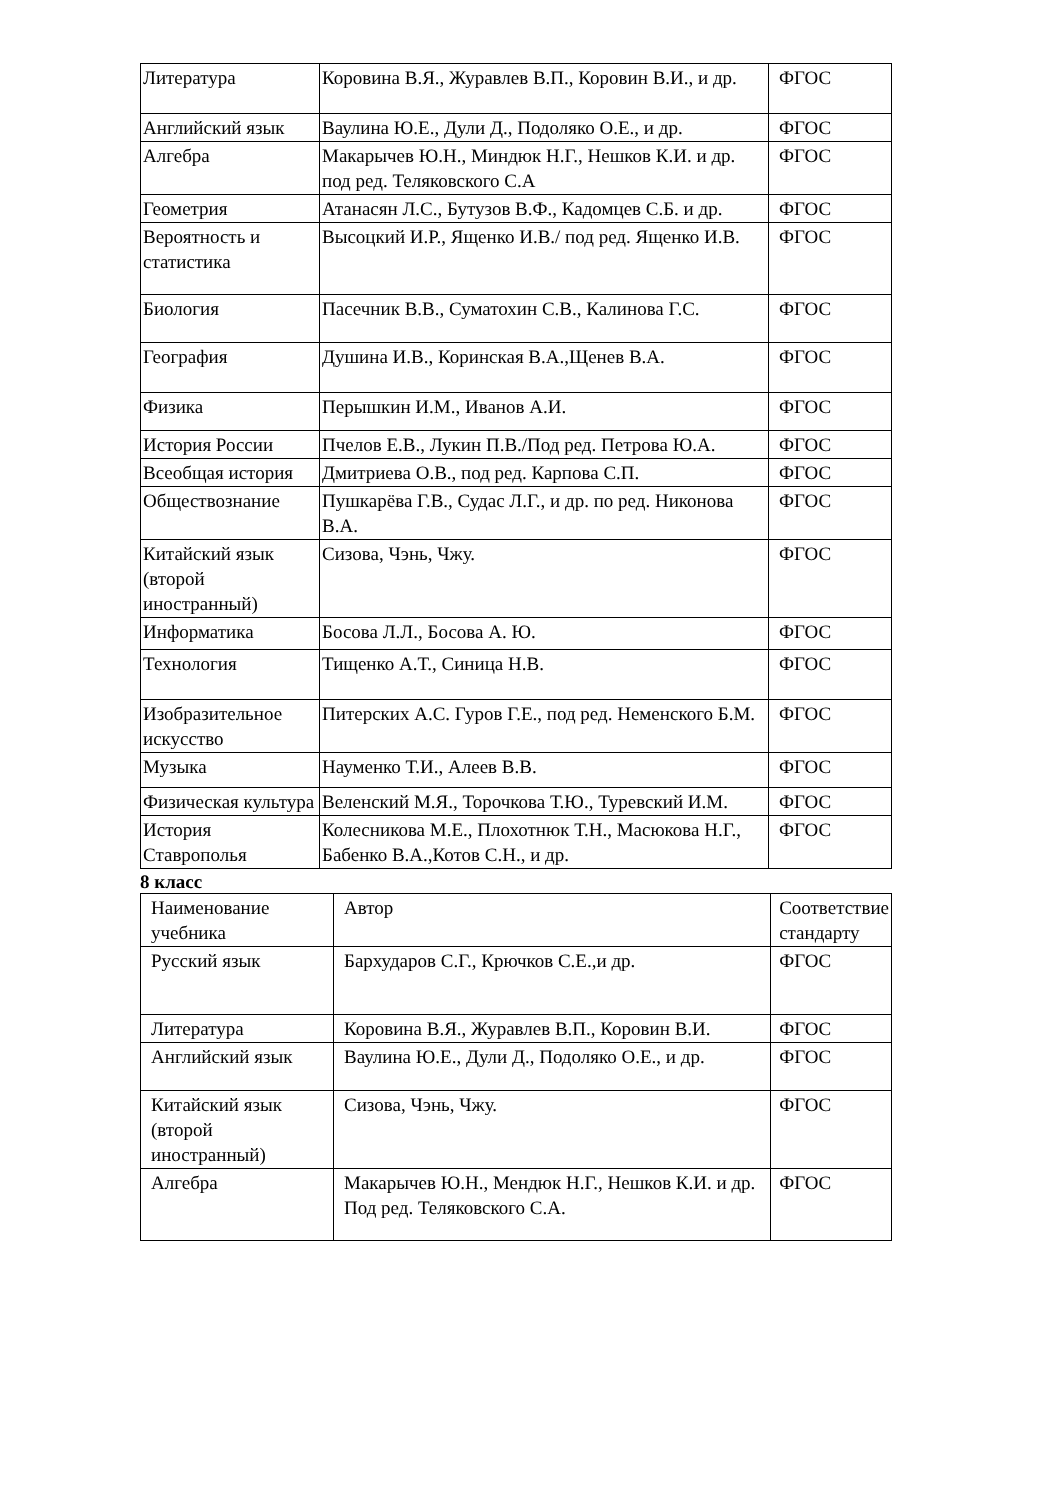| Литература | Коровина В.Я., Журавлев В.П., Коровин В.И., и др. | ФГОС |
| Английский язык | Ваулина Ю.Е., Дули Д., Подоляко О.Е., и др. | ФГОС |
| Алгебра | Макарычев Ю.Н., Миндюк Н.Г., Нешков К.И. и др. под ред. Теляковского С.А | ФГОС |
| Геометрия | Атанасян Л.С., Бутузов В.Ф., Кадомцев С.Б. и др. | ФГОС |
| Вероятность и статистика | Высоцкий И.Р., Ященко И.В./ под ред. Ященко И.В. | ФГОС |
| Биология | Пасечник В.В., Суматохин С.В., Калинова Г.С. | ФГОС |
| География | Душина И.В., Коринская В.А.,Щенев В.А. | ФГОС |
| Физика | Перышкин И.М., Иванов А.И. | ФГОС |
| История России | Пчелов Е.В., Лукин П.В./Под ред. Петрова Ю.А. | ФГОС |
| Всеобщая история | Дмитриева О.В., под ред. Карпова С.П. | ФГОС |
| Обществознание | Пушкарёва Г.В., Судас Л.Г., и др. по ред. Никонова В.А. | ФГОС |
| Китайский язык (второй иностранный) | Сизова, Чэнь, Чжу. | ФГОС |
| Информатика | Босова Л.Л., Босова А. Ю. | ФГОС |
| Технология | Тищенко А.Т., Синица Н.В. | ФГОС |
| Изобразительное искусство | Питерских А.С. Гуров Г.Е., под ред. Неменского Б.М. | ФГОС |
| Музыка | Науменко Т.И., Алеев В.В. | ФГОС |
| Физическая культура | Веленский М.Я., Торочкова Т.Ю., Туревский И.М. | ФГОС |
| История Ставрополья | Колесникова М.Е., Плохотнюк Т.Н., Масюкова Н.Г., Бабенко В.А.,Котов С.Н., и др. | ФГОС |
8 класс
| Наименование учебника | Автор | Соответствие стандарту |
| Русский язык | Бархударов С.Г., Крючков С.Е.,и др. | ФГОС |
| Литература | Коровина В.Я., Журавлев В.П., Коровин В.И. | ФГОС |
| Английский язык | Ваулина Ю.Е., Дули Д., Подоляко О.Е., и др. | ФГОС |
| Китайский язык (второй иностранный) | Сизова, Чэнь, Чжу. | ФГОС |
| Алгебра | Макарычев Ю.Н., Мендюк Н.Г., Нешков К.И. и др. Под ред. Теляковского С.А. | ФГОС |